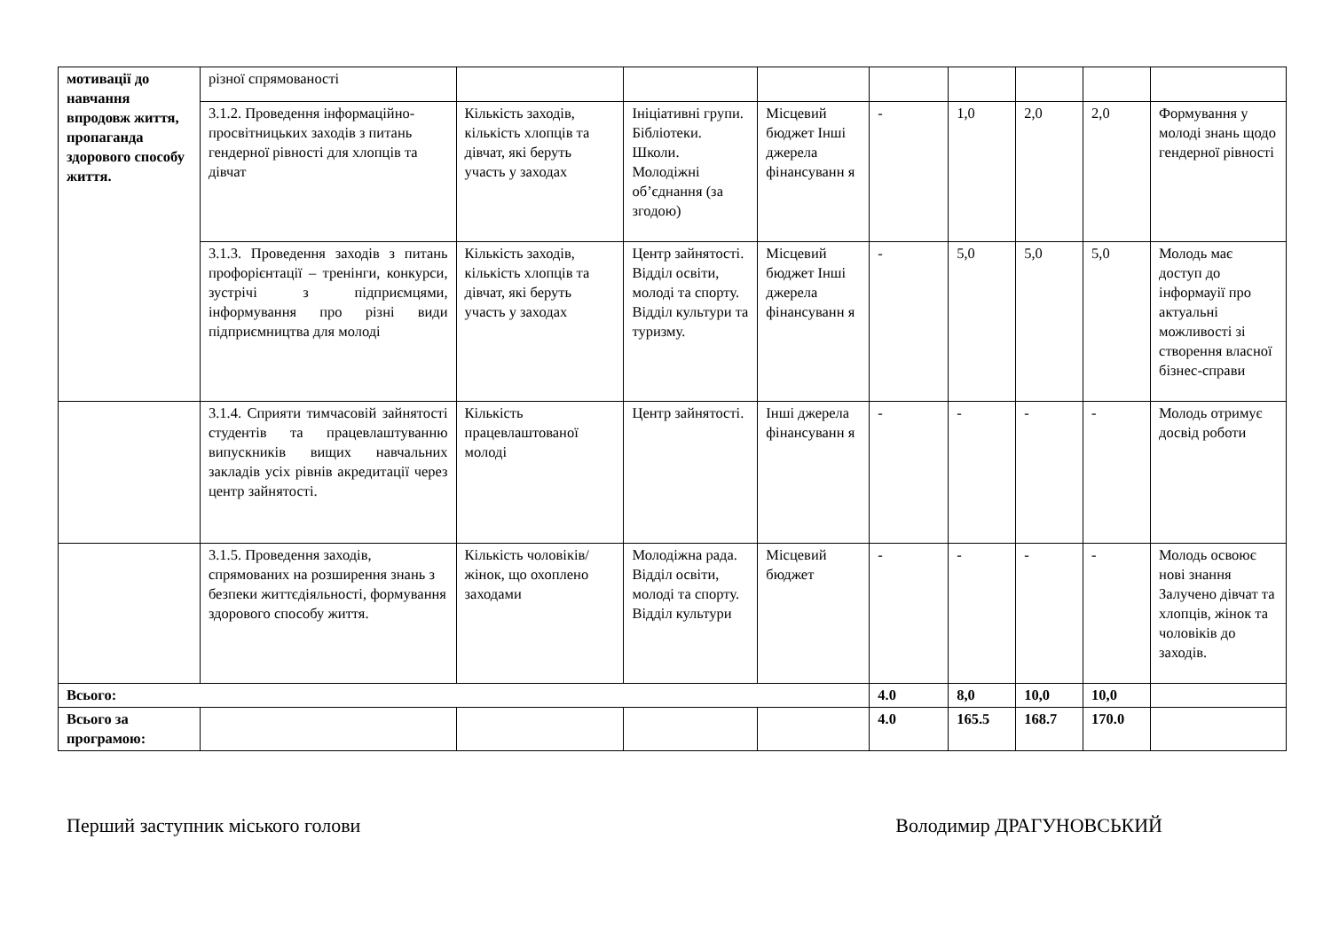| мотивації до навчання впродовж життя, пропаганда здорового способу життя. | різної спрямованості | | | | | | | | |
| | 3.1.2. Проведення інформаційно-просвітницьких заходів з питань гендерної рівності для хлопців та дівчат | Кількість заходів, кількість хлопців та дівчат, які беруть участь у заходах | Ініціативні групи. Бібліотеки. Школи. Молодіжні об’єднання (за згодою) | Місцевий бюджет Інші джерела фінансуванн я | - | 1,0 | 2,0 | 2,0 | Формування у молоді знань щодо гендерної рівності |
| | 3.1.3. Проведення заходів з питань профорієнтації – тренінги, конкурси, зустрічі з підприємцями, інформування про різні види підприємництва для молоді | Кількість заходів, кількість хлопців та дівчат, які беруть участь у заходах | Центр зайнятості. Відділ освіти, молоді та спорту. Відділ культури та туризму. | Місцевий бюджет Інші джерела фінансуванн я | - | 5,0 | 5,0 | 5,0 | Молодь має доступ до інформауії про актуальні можливості зі створення власної бізнес-справи |
| | 3.1.4. Сприяти тимчасовій зайнятості студентів та працевлаштуванню випускників вищих навчальних закладів усіх рівнів акредитації через центр зайнятості. | Кількість працевлаштованої молоді | Центр зайнятості. | Інші джерела фінансуванн я | - | - | - | - | Молодь отримує досвід роботи |
| | 3.1.5. Проведення заходів, спрямованих на розширення знань з безпеки життєдіяльності, формування здорового способу життя. | Кількість чоловіків/жінок, що охоплено заходами | Молодіжна рада. Відділ освіти, молоді та спорту. Відділ культури | Місцевий бюджет | - | - | - | - | Молодь освоює нові знання Залучено дівчат та хлопців, жінок та чоловіків до заходів. |
| Всього: | | | | | 4.0 | 8,0 | 10,0 | 10,0 | |
| Всього за програмою: | | | | | 4.0 | 165.5 | 168.7 | 170.0 | |
Перший заступник міського голови Володимир ДРАГУНОВСЬКИЙ